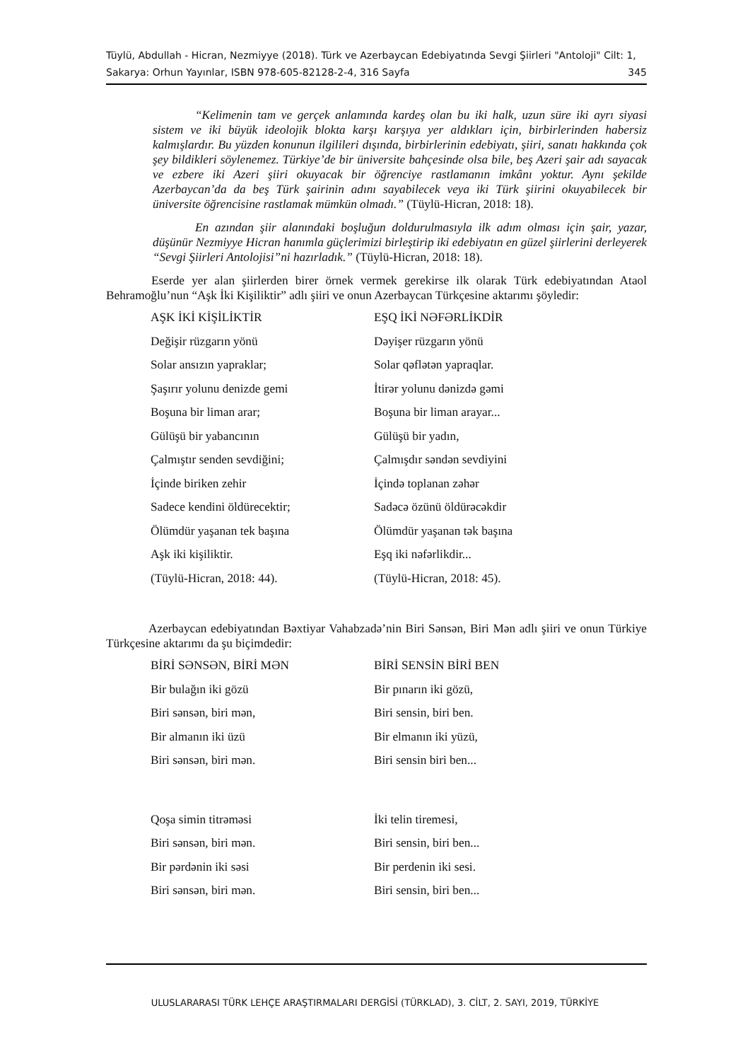Tüylü, Abdullah - Hicran, Nezmiyye (2018). Türk ve Azerbaycan Edebiyatında Sevgi Şiirleri "Antoloji" Cilt: 1, Sakarya: Orhun Yayınlar, ISBN 978-605-82128-2-4, 316 Sayfa 345
“Kelimenin tam ve gerçek anlamında kardeş olan bu iki halk, uzun süre iki ayrı siyasi sistem ve iki büyük ideolojik blokta karşı karşıya yer aldıkları için, birbirlerinden habersiz kalmışlardır. Bu yüzden konunun ilgilileri dışında, birbirlerinin edebiyatı, şiiri, sanatı hakkında çok şey bildikleri söylenemez. Türkiye’de bir üniversite bahçesinde olsa bile, beş Azeri şair adı sayacak ve ezbere iki Azeri şiiri okuyacak bir öğrenciye rastlamanın imkânı yoktur. Aynı şekilde Azerbaycan’da da beş Türk şairinin adını sayabilecek veya iki Türk şiirini okuyabilecek bir üniversite öğrencisine rastlamak mümkün olmadı.” (Tüylü-Hicran, 2018: 18).
En azından şiir alanındaki boşluğun doldurulmasıyla ilk adım olması için şair, yazar, düşünür Nezmiyye Hicran hanımla güçlerimizi birleştirip iki edebiyatın en güzel şiirlerini derleyerek “Sevgi Şiirleri Antolojisi”ni hazırladık.” (Tüylü-Hicran, 2018: 18).
Eserde yer alan şiirlerden birer örnek vermek gerekirse ilk olarak Türk edebiyatından Ataol Behramoğlu’nun “Aşk İki Kişiliktir” adlı şiiri ve onun Azerbaycan Türkçesine aktarımı şöyledir:
| AŞK İKİ KİŞİLİKTİR | EŞQ İKİ NƏFƏRLİKDİR |
| Değişir rüzgarın yönü | Dəyişer rüzgarın yönü |
| Solar ansızın yapraklar; | Solar qəflətən yapraqlar. |
| Şaşırır yolunu denizde gemi | İtirər yolunu dənizdə gəmi |
| Boşuna bir liman arar; | Boşuna bir liman arayar... |
| Gülüşü bir yabancının | Gülüşü bir yadın, |
| Çalmıştır senden sevdiğini; | Çalmışdır səndən sevdiyini |
| İçinde biriken zehir | İçində toplanan zəhər |
| Sadece kendini öldürecektir; | Sadəcə özünü öldürəcəkdir |
| Ölümdür yaşanan tek başına | Ölümdür yaşanan tək başına |
| Aşk iki kişiliktir. | Eşq iki nəfərlikdir... |
| (Tüylü-Hicran, 2018: 44). | (Tüylü-Hicran, 2018: 45). |
Azerbaycan edebiyatından Bəxtiyar Vahabzadə’nin Biri Sənsən, Biri Mən adlı şiiri ve onun Türkiye Türkçesine aktarımı da şu biçimdedir:
| BİRİ SƏNSƏN, BİRİ MƏN | BİRİ SENSİN BİRİ BEN |
| Bir bulağın iki gözü | Bir pınarın iki gözü, |
| Biri sənsən, biri mən, | Biri sensin, biri ben. |
| Bir almanın iki üzü | Bir elmanın iki yüzü, |
| Biri sənsən, biri mən. | Biri sensin biri ben... |
| Qoşa simin titrəməsi | İki telin tiremesi, |
| Biri sənsən, biri mən. | Biri sensin, biri ben... |
| Bir pərdənin iki səsi | Bir perdenin iki sesi. |
| Biri sənsən, biri mən. | Biri sensin, biri ben... |
ULUSLARARASI TÜRK LEHÇE ARAŞTIRMALARI DERGİSİ (TÜRKLAD), 3. CİLT, 2. SAYI, 2019, TÜRKİYE